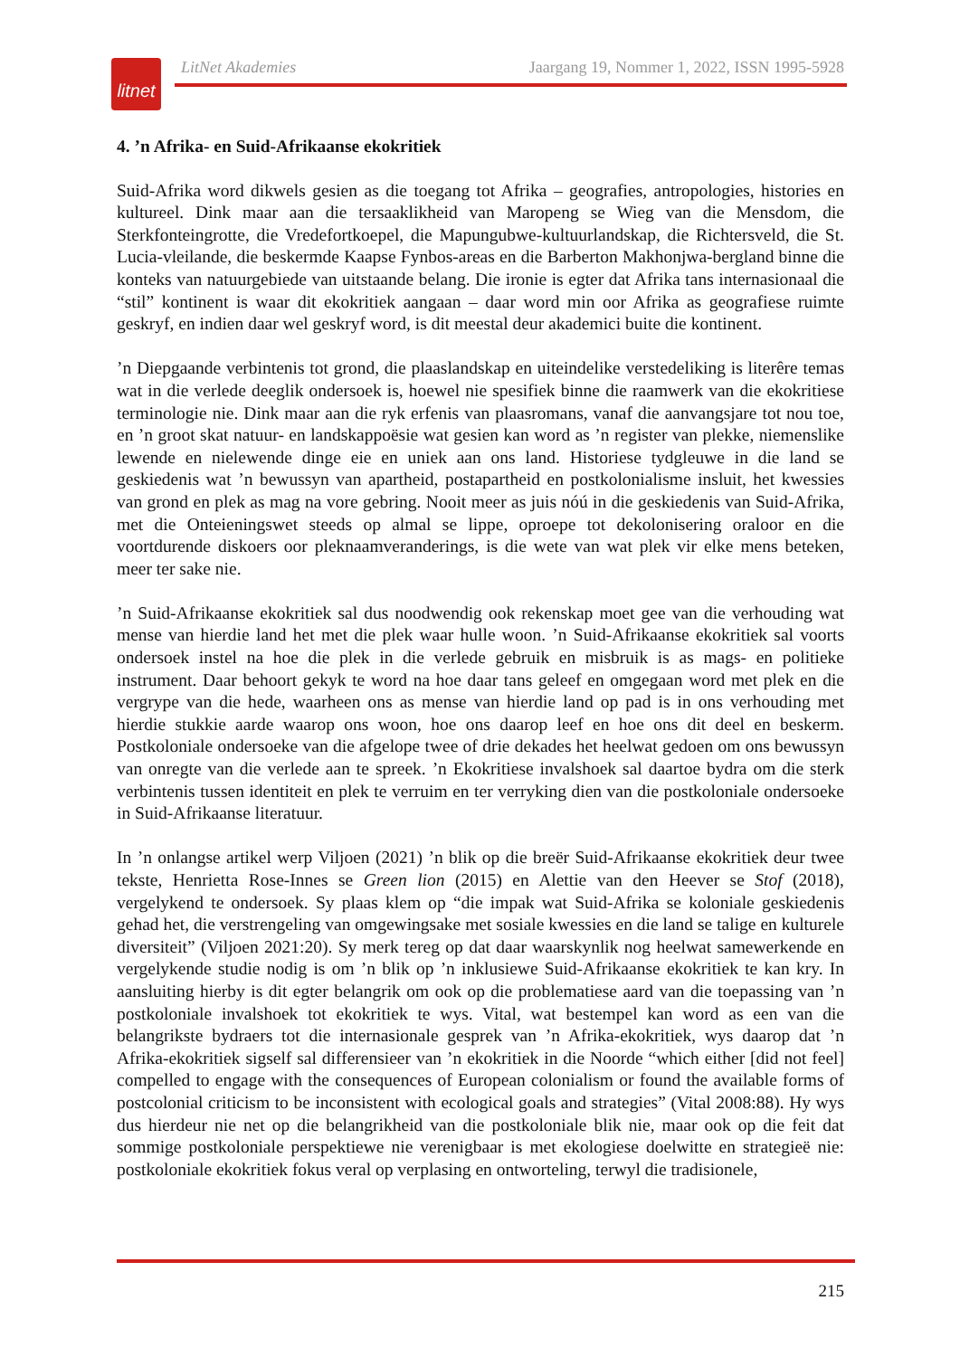litnet
LitNet Akademies Jaargang 19, Nommer 1, 2022, ISSN 1995-5928
4. ’n Afrika- en Suid-Afrikaanse ekokritiek
Suid-Afrika word dikwels gesien as die toegang tot Afrika – geografies, antropologies, histories en kultureel. Dink maar aan die tersaaklikheid van Maropeng se Wieg van die Mensdom, die Sterkfonteingrotte, die Vredefortkoepel, die Mapungubwe-kultuurlandskap, die Richtersveld, die St. Lucia-vleilande, die beskermde Kaapse Fynbos-areas en die Barberton Makhonjwa-bergland binne die konteks van natuurgebiede van uitstaande belang. Die ironie is egter dat Afrika tans internasionaal die “stil” kontinent is waar dit ekokritiek aangaan – daar word min oor Afrika as geografiese ruimte geskryf, en indien daar wel geskryf word, is dit meestal deur akademici buite die kontinent.
’n Diepgaande verbintenis tot grond, die plaaslandskap en uiteindelike verstedeliking is literêre temas wat in die verlede deeglik ondersoek is, hoewel nie spesifiek binne die raamwerk van die ekokritiese terminologie nie. Dink maar aan die ryk erfenis van plaasromans, vanaf die aanvangsjare tot nou toe, en ’n groot skat natuur- en landskappoësie wat gesien kan word as ’n register van plekke, niemenslike lewende en nielewende dinge eie en uniek aan ons land. Historiese tydgleuwe in die land se geskiedenis wat ’n bewussyn van apartheid, postapartheid en postkolonialisme insluit, het kwessies van grond en plek as mag na vore gebring. Nooit meer as juis nóú in die geskiedenis van Suid-Afrika, met die Onteieningswet steeds op almal se lippe, oproepe tot dekolonisering oraloor en die voortdurende diskoers oor pleknaamveranderings, is die wete van wat plek vir elke mens beteken, meer ter sake nie.
’n Suid-Afrikaanse ekokritiek sal dus noodwendig ook rekenskap moet gee van die verhouding wat mense van hierdie land het met die plek waar hulle woon. ’n Suid-Afrikaanse ekokritiek sal voorts ondersoek instel na hoe die plek in die verlede gebruik en misbruik is as mags- en politieke instrument. Daar behoort gekyk te word na hoe daar tans geleef en omgegaan word met plek en die vergrype van die hede, waarheen ons as mense van hierdie land op pad is in ons verhouding met hierdie stukkie aarde waarop ons woon, hoe ons daarop leef en hoe ons dit deel en beskerm. Postkoloniale ondersoeke van die afgelope twee of drie dekades het heelwat gedoen om ons bewussyn van onregte van die verlede aan te spreek. ’n Ekokritiese invalshoek sal daartoe bydra om die sterk verbintenis tussen identiteit en plek te verruim en ter verryking dien van die postkoloniale ondersoeke in Suid-Afrikaanse literatuur.
In ’n onlangse artikel werp Viljoen (2021) ’n blik op die breër Suid-Afrikaanse ekokritiek deur twee tekste, Henrietta Rose-Innes se Green lion (2015) en Alettie van den Heever se Stof (2018), vergelykend te ondersoek. Sy plaas klem op “die impak wat Suid-Afrika se koloniale geskiedenis gehad het, die verstrengeling van omgewingsake met sosiale kwessies en die land se talige en kulturele diversiteit” (Viljoen 2021:20). Sy merk tereg op dat daar waarskynlik nog heelwat samewerkende en vergelykende studie nodig is om ’n blik op ’n inklusiewe Suid-Afrikaanse ekokritiek te kan kry. In aansluiting hierby is dit egter belangrik om ook op die problematiese aard van die toepassing van ’n postkoloniale invalshoek tot ekokritiek te wys. Vital, wat bestempel kan word as een van die belangrikste bydraers tot die internasionale gesprek van ’n Afrika-ekokritiek, wys daarop dat ’n Afrika-ekokritiek sigself sal differensieer van ’n ekokritiek in die Noorde “which either [did not feel] compelled to engage with the consequences of European colonialism or found the available forms of postcolonial criticism to be inconsistent with ecological goals and strategies” (Vital 2008:88). Hy wys dus hierdeur nie net op die belangrikheid van die postkoloniale blik nie, maar ook op die feit dat sommige postkoloniale perspektiewe nie verenigbaar is met ekologiese doelwitte en strategieë nie: postkoloniale ekokritiek fokus veral op verplasing en ontworteling, terwyl die tradisionele,
215